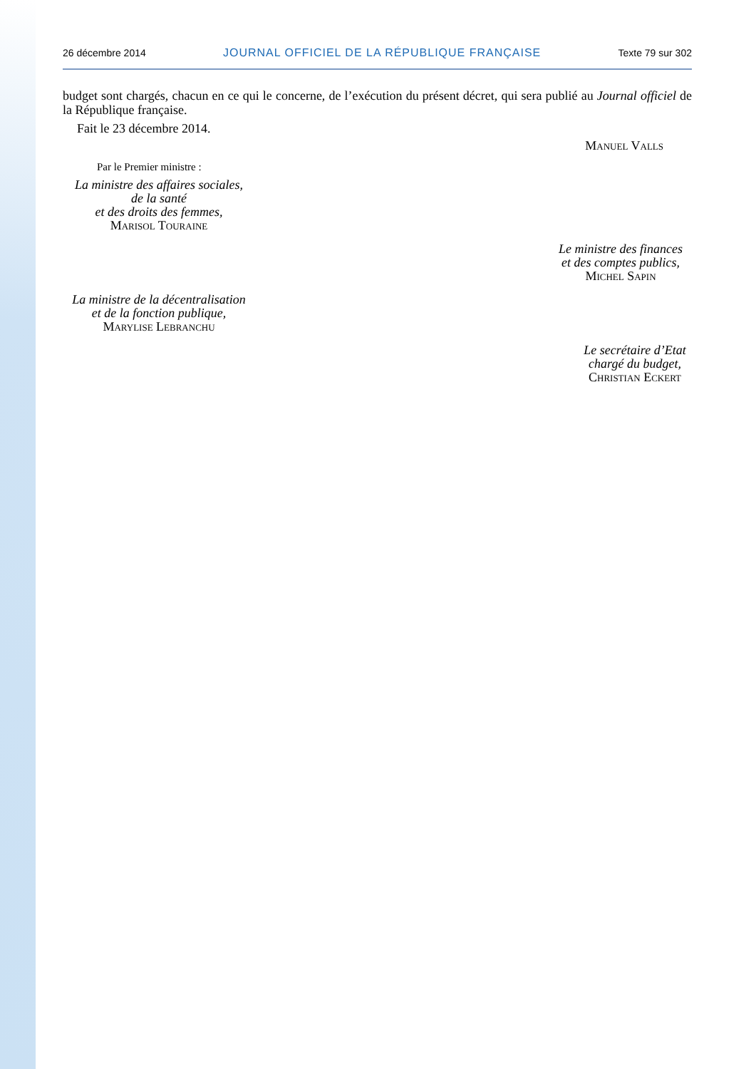26 décembre 2014 JOURNAL OFFICIEL DE LA RÉPUBLIQUE FRANÇAISE Texte 79 sur 302
budget sont chargés, chacun en ce qui le concerne, de l’exécution du présent décret, qui sera publié au Journal officiel de la République française.
Fait le 23 décembre 2014.
Manuel Valls
Par le Premier ministre :
La ministre des affaires sociales,
de la santé
et des droits des femmes,
Marisol Touraine
Le ministre des finances
et des comptes publics,
Michel Sapin
La ministre de la décentralisation
et de la fonction publique,
Marylise Lebranchu
Le secrétaire d’Etat
chargé du budget,
Christian Eckert